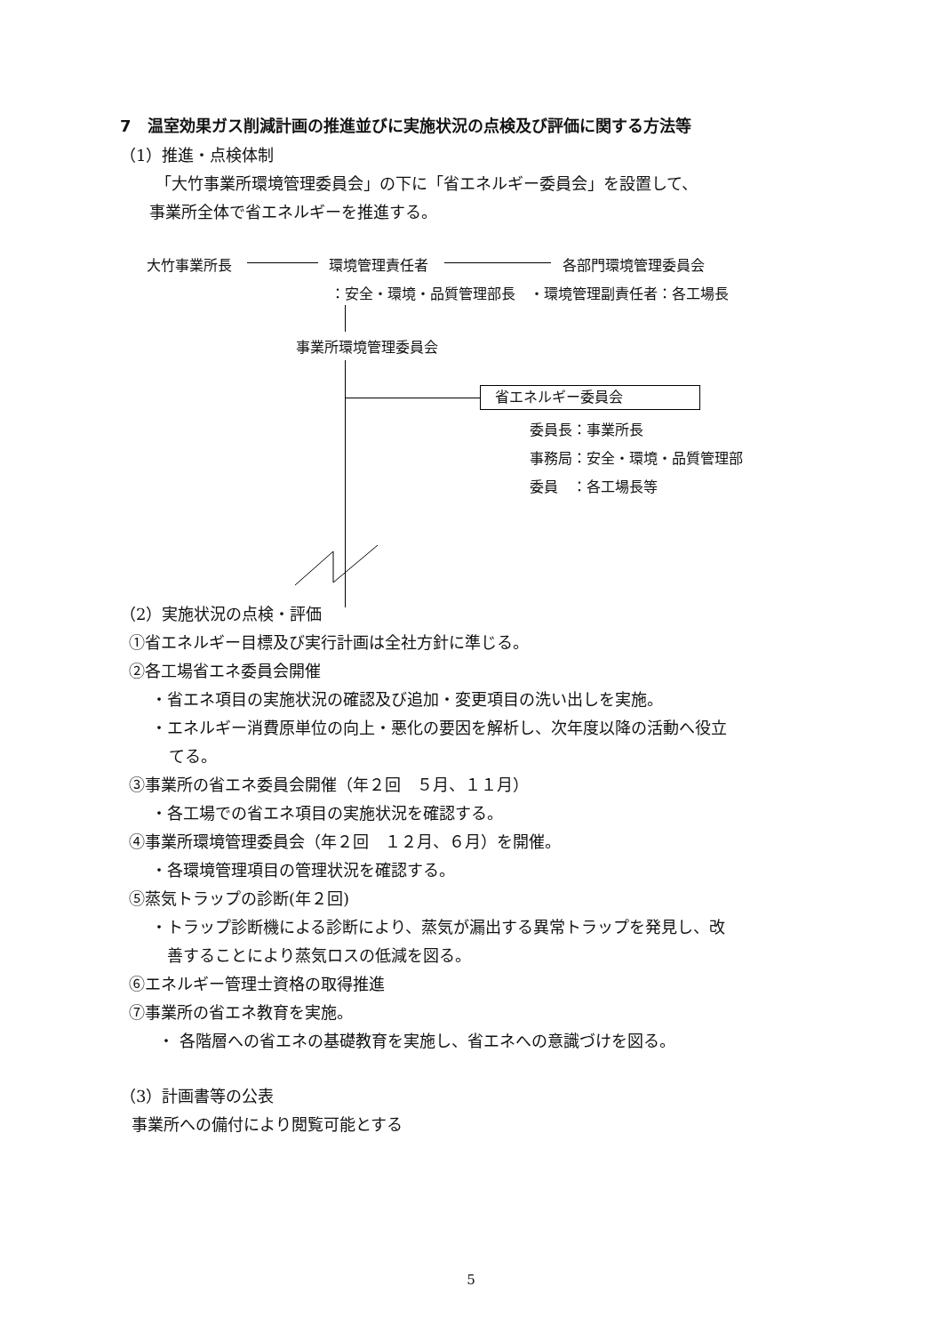7　温室効果ガス削減計画の推進並びに実施状況の点検及び評価に関する方法等
（1）推進・点検体制
「大竹事業所環境管理委員会」の下に「省エネルギー委員会」を設置して、
事業所全体で省エネルギーを推進する。
大竹事業所長 環境管理責任者 各部門環境管理委員会
：安全・環境・品質管理部長　・環境管理副責任者：各工場長
事業所環境管理委員会
省エネルギー委員会
委員長：事業所長
事務局：安全・環境・品質管理部
委員　：各工場長等
（2）実施状況の点検・評価
①省エネルギー目標及び実行計画は全社方針に準じる。
②各工場省エネ委員会開催
・省エネ項目の実施状況の確認及び追加・変更項目の洗い出しを実施。
・エネルギー消費原単位の向上・悪化の要因を解析し、次年度以降の活動へ役立
てる。
③事業所の省エネ委員会開催（年２回　５月、１１月）
・各工場での省エネ項目の実施状況を確認する。
④事業所環境管理委員会（年２回　１２月、６月）を開催。
・各環境管理項目の管理状況を確認する。
⑤蒸気トラップの診断(年２回)
・トラップ診断機による診断により、蒸気が漏出する異常トラップを発見し、改
善することにより蒸気ロスの低減を図る。
⑥エネルギー管理士資格の取得推進
⑦事業所の省エネ教育を実施。
・ 各階層への省エネの基礎教育を実施し、省エネへの意識づけを図る。
（3）計画書等の公表
事業所への備付により閲覧可能とする
5